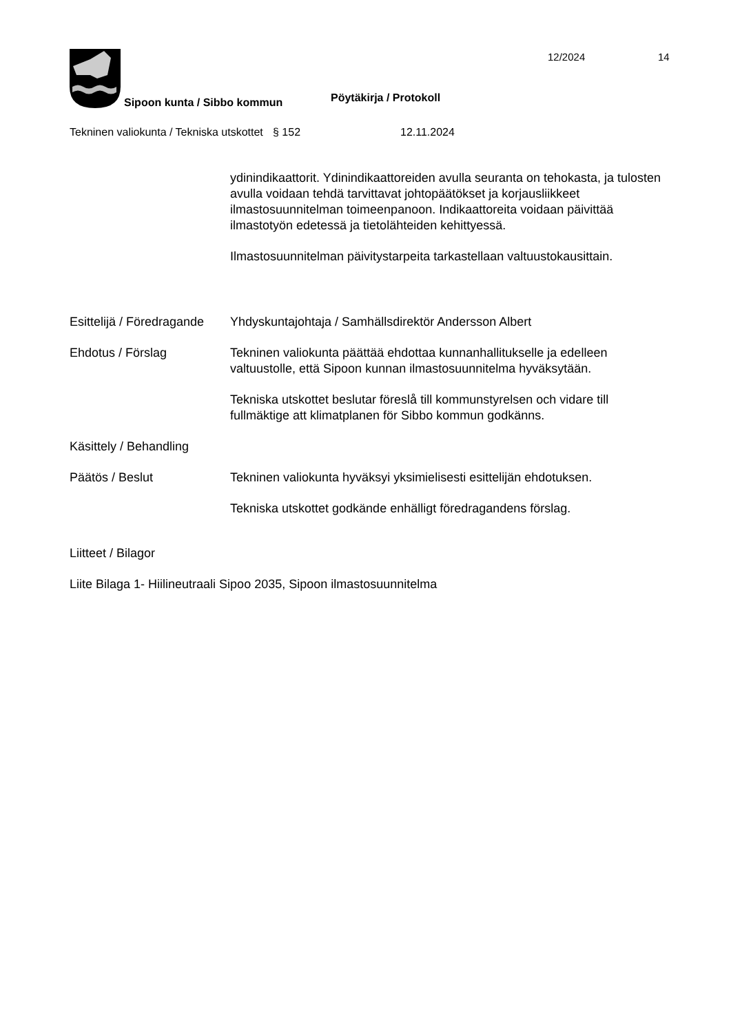12/2024 14
Sipoon kunta / Sibbo kommun Pöytäkirja / Protokoll
Tekninen valiokunta / Tekniska utskottet
§ 152 12.11.2024
ydinindikaattorit. Ydinindikaattoreiden avulla seuranta on tehokasta, ja tulosten avulla voidaan tehdä tarvittavat johtopäätökset ja korjausliikkeet ilmastosuunnitelman toimeenpanoon. Indikaattoreita voidaan päivittää ilmastotyön edetessä ja tietolähteiden kehittyessä.
Ilmastosuunnitelman päivitystarpeita tarkastellaan valtuustokausittain.
Esittelijä / Föredragande
Yhdyskuntajohtaja / Samhällsdirektör Andersson Albert
Ehdotus / Förslag Tekninen valiokunta päättää ehdottaa kunnanhallitukselle ja edelleen valtuustolle, että Sipoon kunnan ilmastosuunnitelma hyväksytään.
Tekniska utskottet beslutar föreslå till kommunstyrelsen och vidare till fullmäktige att klimatplanen för Sibbo kommun godkänns.
Käsittely / Behandling
Päätös / Beslut Tekninen valiokunta hyväksyi yksimielisesti esittelijän ehdotuksen.
Tekniska utskottet godkände enhälligt föredragandens förslag.
Liitteet / Bilagor
Liite Bilaga 1- Hiilineutraali Sipoo 2035, Sipoon ilmastosuunnitelma